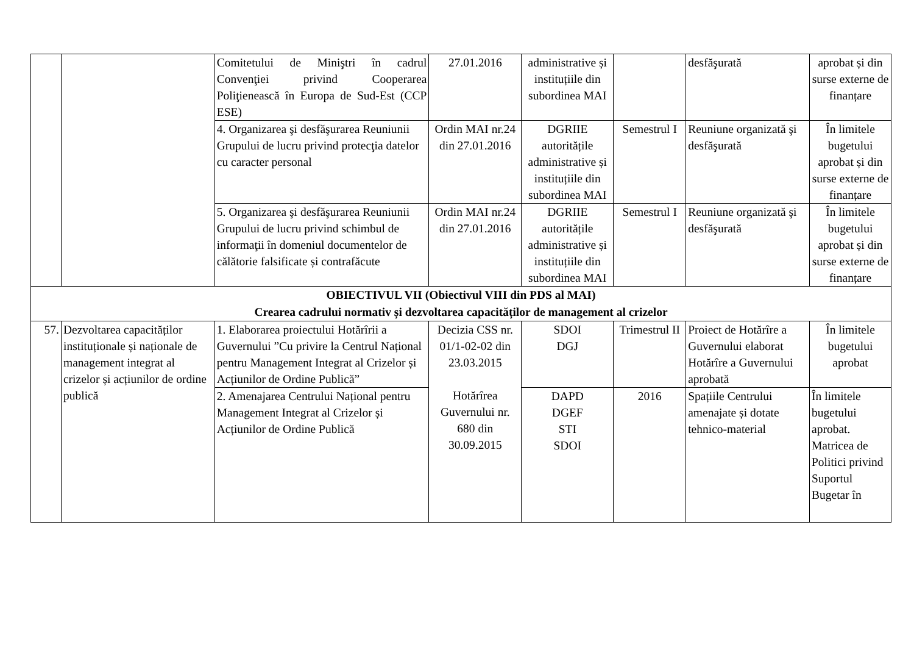| | | Comitetului de Miniştri în cadrul Convenţiei privind Cooperarea Poliţienească în Europa de Sud-Est (CCP ESE) | 27.01.2016 | administrative și instituțiile din subordinea MAI | | desfăşurată | aprobat și din surse externe de finanțare |
| | | 4. Organizarea şi desfăşurarea Reuniunii Grupului de lucru privind protecţia datelor cu caracter personal | Ordin MAI nr.24 din 27.01.2016 | DGRIIE autoritățile administrative și instituțiile din subordinea MAI | Semestrul I | Reuniune organizată şi desfăşurată | În limitele bugetului aprobat și din surse externe de finanțare |
| | | 5. Organizarea şi desfăşurarea Reuniunii Grupului de lucru privind schimbul de informaţii în domeniul documentelor de călătorie falsificate și contrafăcute | Ordin MAI nr.24 din 27.01.2016 | DGRIIE autoritățile administrative și instituțiile din subordinea MAI | Semestrul I | Reuniune organizată şi desfăşurată | În limitele bugetului aprobat și din surse externe de finanțare |
| OBIECTIVUL VII (Obiectivul VIII din PDS al MAI) Crearea cadrului normativ și dezvoltarea capacităților de management al crizelor | | | | | | | |
| 57. | Dezvoltarea capacităților instituționale și naționale de management integrat al crizelor și acțiunilor de ordine publică | 1. Elaborarea proiectului Hotărîrii a Guvernului ”Cu privire la Centrul Național pentru Management Integrat al Crizelor și Acțiunilor de Ordine Publică” | Decizia CSS nr. 01/1-02-02 din 23.03.2015 Hotărîrea Guvernului nr. 680 din 30.09.2015 | SDOI DGJ | Trimestrul II | Proiect de Hotărîre a Guvernului elaborat Hotărîre a Guvernului aprobată | În limitele bugetului aprobat |
| | | 2. Amenajarea Centrului Național pentru Management Integrat al Crizelor și Acțiunilor de Ordine Publică | | DAPD DGEF STI SDOI | 2016 | Spațiile Centrului amenajate și dotate tehnico-material | În limitele bugetului aprobat. Matricea de Politici privind Suportul Bugetar în |